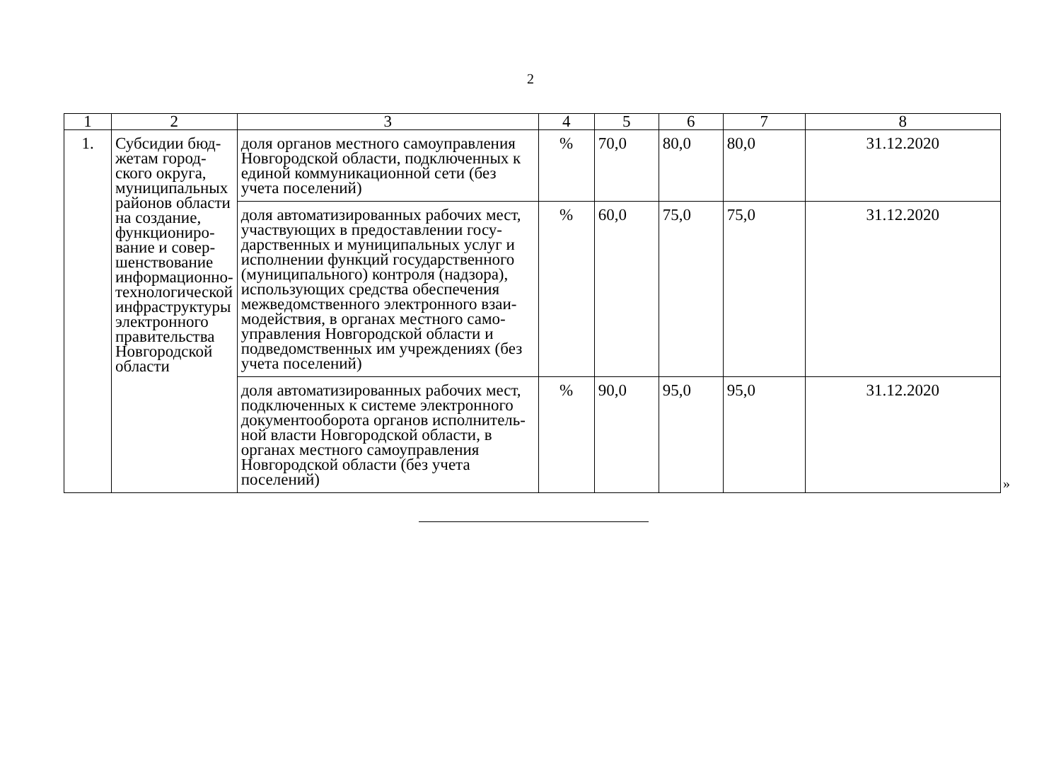2
| 1 | 2 | 3 | 4 | 5 | 6 | 7 | 8 |
| --- | --- | --- | --- | --- | --- | --- | --- |
| 1. | Субсидии бюд-жетам город-ского округа, муниципальных районов области на создание, функциониро-вание и совер-шенствование информационно-технологической инфраструктуры электронного правительства Новгородской области | доля органов местного самоуправления Новгородской области, подключенных к единой коммуникационной сети (без учета поселений) | % | 70,0 | 80,0 | 80,0 | 31.12.2020 |
| | | доля автоматизированных рабочих мест, участвующих в предоставлении госу-дарственных и муниципальных услуг и исполнении функций государственного (муниципального) контроля (надзора), использующих средства обеспечения межведомственного электронного взаи-модействия, в органах местного само-управления Новгородской области и подведомственных им учреждениях (без учета поселений) | % | 60,0 | 75,0 | 75,0 | 31.12.2020 |
| | | доля автоматизированных рабочих мест, подключенных к системе электронного документооборота органов исполнитель-ной власти Новгородской области, в органах местного самоуправления Новгородской области (без учета поселений) | % | 90,0 | 95,0 | 95,0 | 31.12.2020 |
»